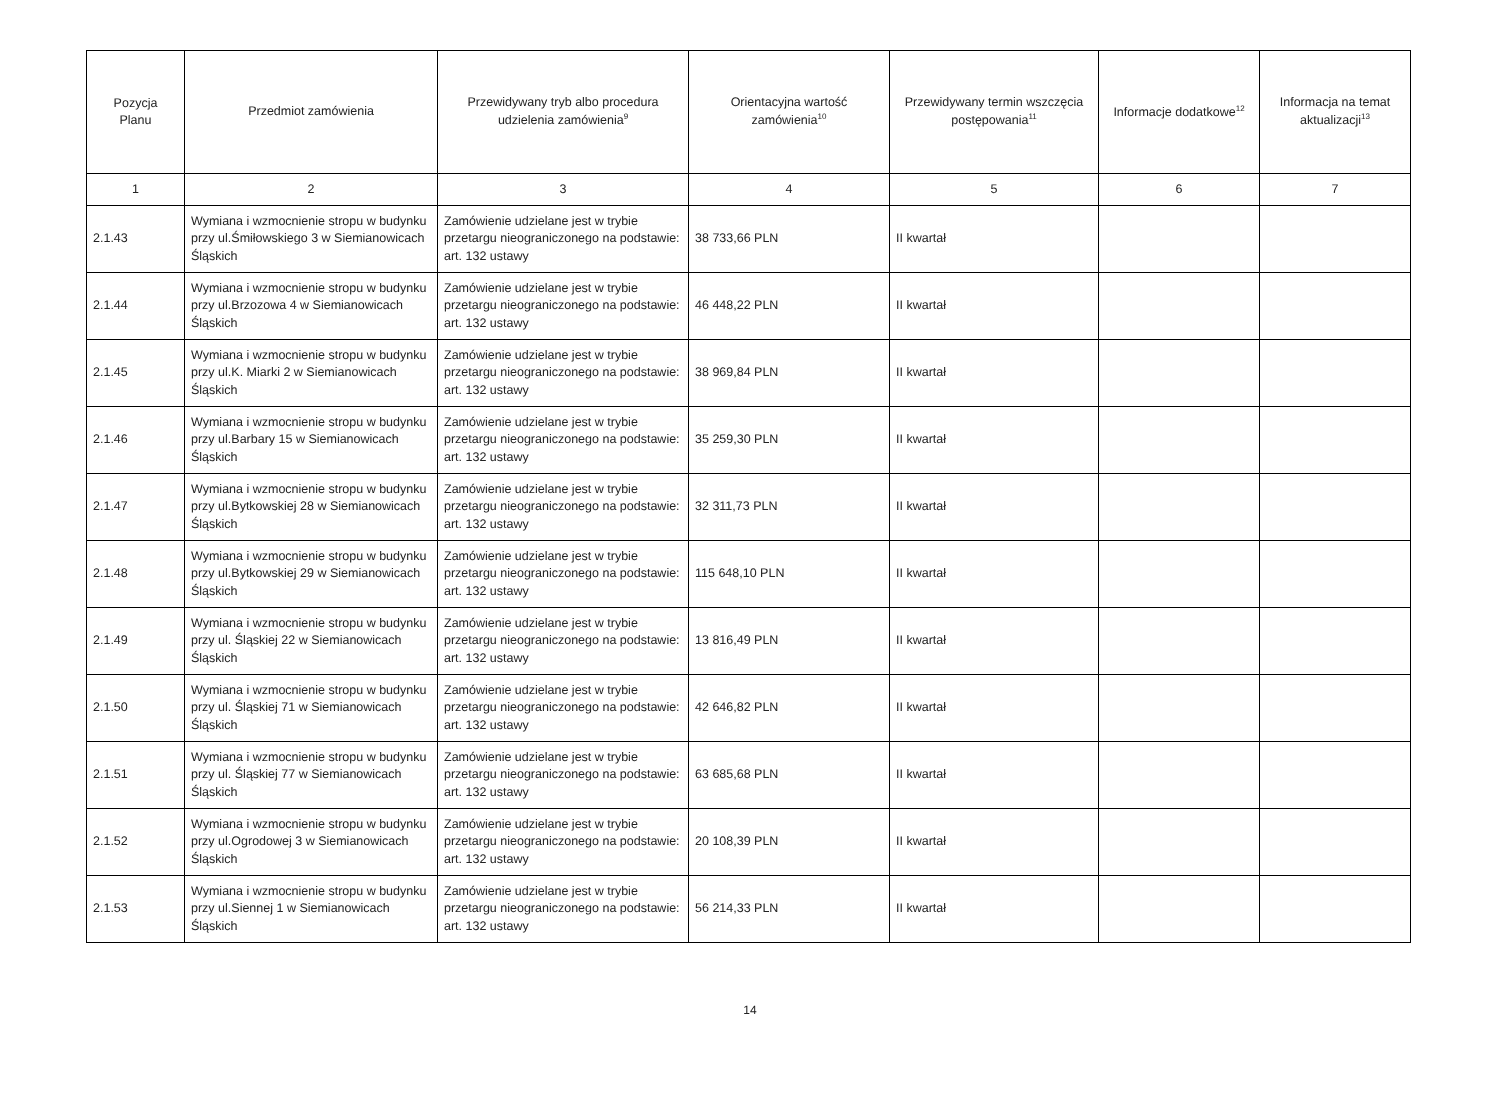| Pozycja Planu | Przedmiot zamówienia | Przewidywany tryb albo procedura udzielenia zamówienia<sup>9</sup> | Orientacyjna wartość zamówienia<sup>10</sup> | Przewidywany termin wszczęcia postępowania<sup>11</sup> | Informacje dodatkowe<sup>12</sup> | Informacja na temat aktualizacji<sup>13</sup> |
| --- | --- | --- | --- | --- | --- | --- |
| 1 | 2 | 3 | 4 | 5 | 6 | 7 |
| 2.1.43 | Wymiana i wzmocnienie stropu w budynku przy ul.Śmiłowskiego 3 w Siemianowicach Śląskich | Zamówienie udzielane jest w trybie przetargu nieograniczonego na podstawie: art. 132 ustawy | 38 733,66 PLN | II kwartał | | |
| 2.1.44 | Wymiana i wzmocnienie stropu w budynku przy ul.Brzozowa 4 w Siemianowicach Śląskich | Zamówienie udzielane jest w trybie przetargu nieograniczonego na podstawie: art. 132 ustawy | 46 448,22 PLN | II kwartał | | |
| 2.1.45 | Wymiana i wzmocnienie stropu w budynku przy ul.K. Miarki 2 w Siemianowicach Śląskich | Zamówienie udzielane jest w trybie przetargu nieograniczonego na podstawie: art. 132 ustawy | 38 969,84 PLN | II kwartał | | |
| 2.1.46 | Wymiana i wzmocnienie stropu w budynku przy ul.Barbary 15 w Siemianowicach Śląskich | Zamówienie udzielane jest w trybie przetargu nieograniczonego na podstawie: art. 132 ustawy | 35 259,30 PLN | II kwartał | | |
| 2.1.47 | Wymiana i wzmocnienie stropu w budynku przy ul.Bytkowskiej 28 w Siemianowicach Śląskich | Zamówienie udzielane jest w trybie przetargu nieograniczonego na podstawie: art. 132 ustawy | 32 311,73 PLN | II kwartał | | |
| 2.1.48 | Wymiana i wzmocnienie stropu w budynku przy ul.Bytkowskiej 29 w Siemianowicach Śląskich | Zamówienie udzielane jest w trybie przetargu nieograniczonego na podstawie: art. 132 ustawy | 115 648,10 PLN | II kwartał | | |
| 2.1.49 | Wymiana i wzmocnienie stropu w budynku przy ul. Śląskiej 22 w Siemianowicach Śląskich | Zamówienie udzielane jest w trybie przetargu nieograniczonego na podstawie: art. 132 ustawy | 13 816,49 PLN | II kwartał | | |
| 2.1.50 | Wymiana i wzmocnienie stropu w budynku przy ul. Śląskiej 71 w Siemianowicach Śląskich | Zamówienie udzielane jest w trybie przetargu nieograniczonego na podstawie: art. 132 ustawy | 42 646,82 PLN | II kwartał | | |
| 2.1.51 | Wymiana i wzmocnienie stropu w budynku przy ul. Śląskiej 77 w Siemianowicach Śląskich | Zamówienie udzielane jest w trybie przetargu nieograniczonego na podstawie: art. 132 ustawy | 63 685,68 PLN | II kwartał | | |
| 2.1.52 | Wymiana i wzmocnienie stropu w budynku przy ul.Ogrodowej 3 w Siemianowicach Śląskich | Zamówienie udzielane jest w trybie przetargu nieograniczonego na podstawie: art. 132 ustawy | 20 108,39 PLN | II kwartał | | |
| 2.1.53 | Wymiana i wzmocnienie stropu w budynku przy ul.Siennej 1 w Siemianowicach Śląskich | Zamówienie udzielane jest w trybie przetargu nieograniczonego na podstawie: art. 132 ustawy | 56 214,33 PLN | II kwartał | | |
14